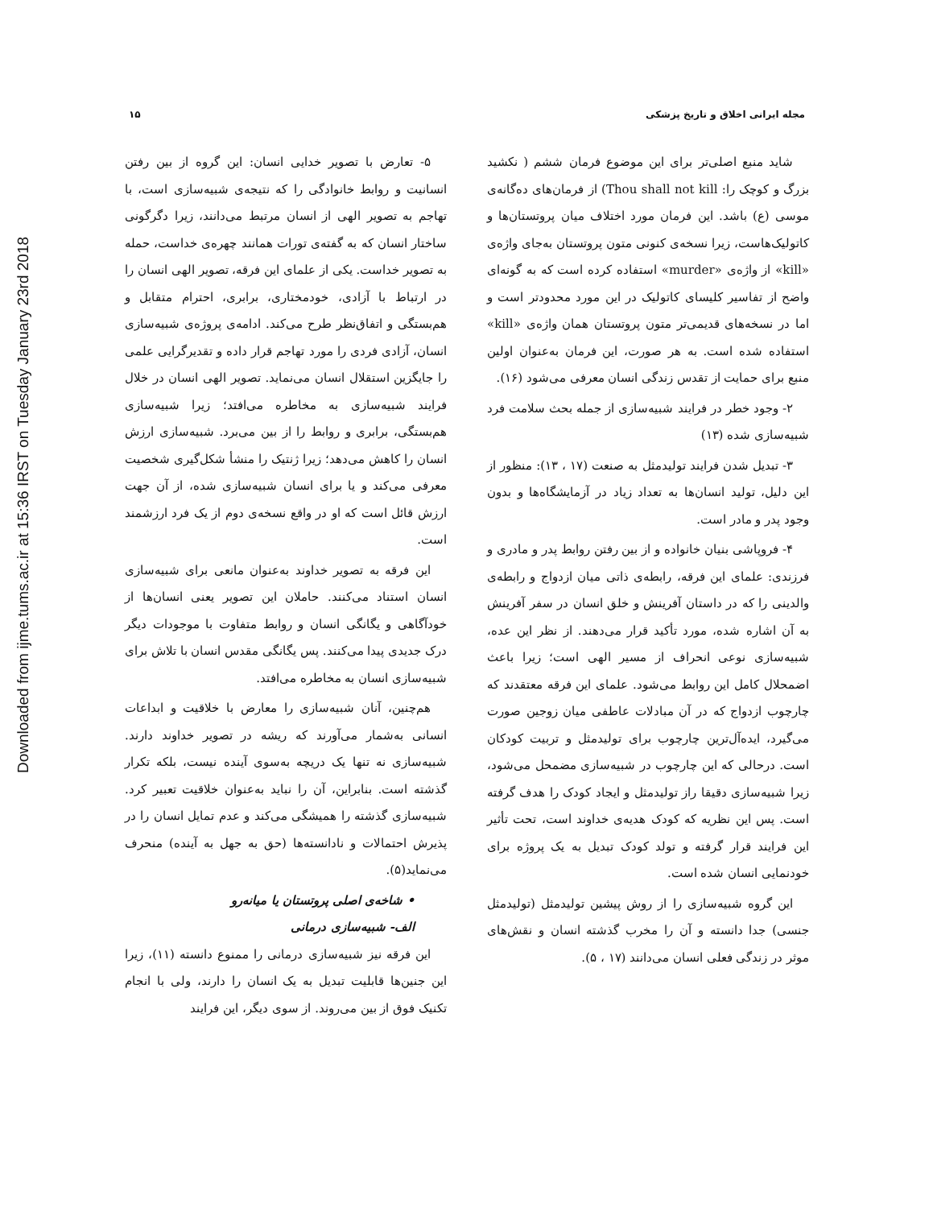Downloaded from ijme.tums.ac.ir at 15:36 IRST on Tuesday January 23rd 2018
مجله ایرانی اخلاق و تاریخ پزشکی ۱۵
شاید منبع اصلی‌تر برای این موضوع فرمان ششم ( نکشید بزرگ و کوچک را: Thou shall not kill) از فرمان‌های ده‌گانه‌ی موسی (ع) باشد. این فرمان مورد اختلاف میان پروتستان‌ها و کاتولیک‌هاست، زیرا نسخه‌ی کنونی متون پروتستان به‌جای واژه‌ی «kill» از واژه‌ی «murder» استفاده کرده است که به گونه‌ای واضح از تفاسیر کلیسای کاتولیک در این مورد محدودتر است و اما در نسخه‌های قدیمی‌تر متون پروتستان همان واژه‌ی «kill» استفاده شده است. به هر صورت، این فرمان به‌عنوان اولین منبع برای حمایت از تقدس زندگی انسان معرفی می‌شود (۱۶).
۲- وجود خطر در فرایند شبیه‌سازی از جمله بحث سلامت فرد شبیه‌سازی شده (۱۳)
۳- تبدیل شدن فرایند تولیدمثل به صنعت (۱۷ ، ۱۳): منظور از این دلیل، تولید انسان‌ها به تعداد زیاد در آزمایشگاه‌ها و بدون وجود پدر و مادر است.
۴- فروپاشی بنیان خانواده و از بین رفتن روابط پدر و مادری و فرزندی: علمای این فرقه، رابطه‌ی ذاتی میان ازدواج و رابطه‌ی والدینی را که در داستان آفرینش و خلق انسان در سفر آفرینش به آن اشاره شده، مورد تأکید قرار می‌دهند. از نظر این عده، شبیه‌سازی نوعی انحراف از مسیر الهی است؛ زیرا باعث اضمحلال کامل این روابط می‌شود. علمای این فرقه معتقدند که چارچوب ازدواج که در آن مبادلات عاطفی میان زوجین صورت می‌گیرد، ایده‌آل‌ترین چارچوب برای تولیدمثل و تربیت کودکان است. درحالی که این چارچوب در شبیه‌سازی مضمحل می‌شود، زیرا شبیه‌سازی دقیقا راز تولیدمثل و ایجاد کودک را هدف گرفته است. پس این نظریه که کودک هدیه‌ی خداوند است، تحت تأثیر این فرایند قرار گرفته و تولد کودک تبدیل به یک پروژه برای خودنمایی انسان شده است.
این گروه شبیه‌سازی را از روش پیشین تولیدمثل (تولیدمثل جنسی) جدا دانسته و آن را مخرب گذشته انسان و نقش‌های موثر در زندگی فعلی انسان می‌دانند (۱۷ ، ۵).
۵- تعارض با تصویر خدایی انسان: این گروه از بین رفتن انسانیت و روابط خانوادگی را که نتیجه‌ی شبیه‌سازی است، با تهاجم به تصویر الهی از انسان مرتبط می‌دانند، زیرا دگرگونی ساختار انسان که به گفته‌ی تورات همانند چهره‌ی خداست، حمله به تصویر خداست. یکی از علمای این فرقه، تصویر الهی انسان را در ارتباط با آزادی، خودمختاری، برابری، احترام متقابل و هم‌بستگی و اتفاق‌نظر طرح می‌کند. ادامه‌ی پروژه‌ی شبیه‌سازی انسان، آزادی فردی را مورد تهاجم قرار داده و تقدیرگرایی علمی را جایگزین استقلال انسان می‌نماید. تصویر الهی انسان در خلال فرایند شبیه‌سازی به مخاطره می‌افتد؛ زیرا شبیه‌سازی هم‌بستگی، برابری و روابط را از بین می‌برد. شبیه‌سازی ارزش انسان را کاهش می‌دهد؛ زیرا ژنتیک را منشأ شکل‌گیری شخصیت معرفی می‌کند و یا برای انسان شبیه‌سازی شده، از آن جهت ارزش قائل است که او در واقع نسخه‌ی دوم از یک فرد ارزشمند است.
این فرقه به تصویر خداوند به‌عنوان مانعی برای شبیه‌سازی انسان استناد می‌کنند. حاملان این تصویر یعنی انسان‌ها از خودآگاهی و یگانگی انسان و روابط متفاوت با موجودات دیگر درک جدیدی پیدا می‌کنند. پس یگانگی مقدس انسان با تلاش برای شبیه‌سازی انسان به مخاطره می‌افتد.
هم‌چنین، آنان شبیه‌سازی را معارض با خلاقیت و ابداعات انسانی به‌شمار می‌آورند که ریشه در تصویر خداوند دارند. شبیه‌سازی نه تنها یک دریچه به‌سوی آینده نیست، بلکه تکرار گذشته است. بنابراین، آن را نباید به‌عنوان خلاقیت تعبیر کرد. شبیه‌سازی گذشته را همیشگی می‌کند و عدم تمایل انسان را در پذیرش احتمالات و نادانسته‌ها (حق به جهل به آینده) منحرف می‌نماید(۵).
• شاخه‌ی اصلی پروتستان یا میانه‌رو
الف- شبیه‌سازی درمانی
این فرقه نیز شبیه‌سازی درمانی را ممنوع دانسته (۱۱)، زیرا این جنین‌ها قابلیت تبدیل به یک انسان را دارند، ولی با انجام تکنیک فوق از بین می‌روند. از سوی دیگر، این فرایند